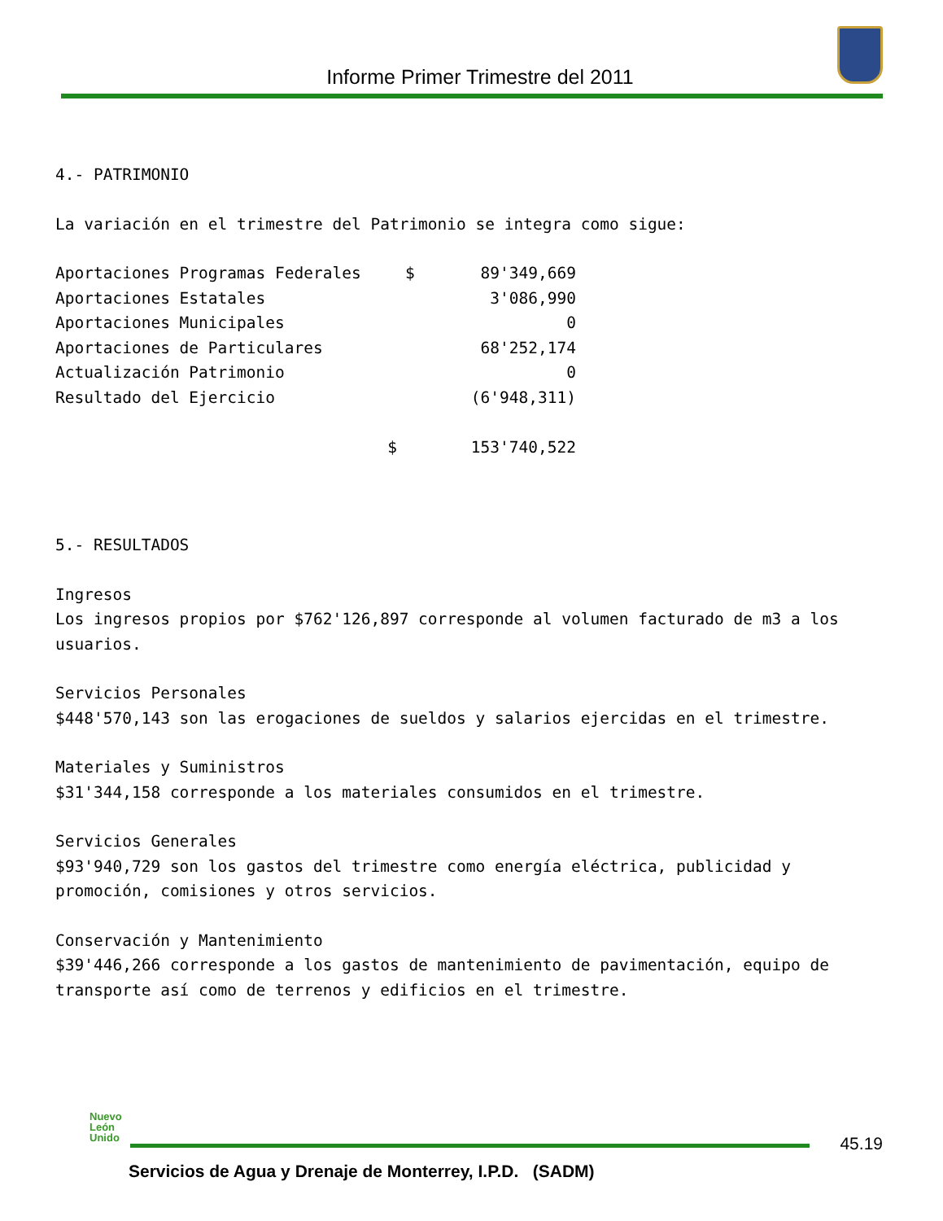Informe Primer Trimestre del 2011
4.- PATRIMONIO
La variación en el trimestre del Patrimonio se integra como sigue:
| Aportaciones Programas Federales | $ | 89'349,669 |
| Aportaciones Estatales | | 3'086,990 |
| Aportaciones Municipales | | 0 |
| Aportaciones de Particulares | | 68'252,174 |
| Actualización Patrimonio | | 0 |
| Resultado del Ejercicio | | (6'948,311) |
| $ | | 153'740,522 |
5.- RESULTADOS
Ingresos
Los ingresos propios por $762'126,897 corresponde al volumen facturado de m3 a los usuarios.
Servicios Personales
$448'570,143 son las erogaciones de sueldos y salarios ejercidas en el trimestre.
Materiales y Suministros
$31'344,158 corresponde a los materiales consumidos en el trimestre.
Servicios Generales
$93'940,729 son los gastos del trimestre como energía eléctrica, publicidad y promoción, comisiones y otros servicios.
Conservación y Mantenimiento
$39'446,266 corresponde a los gastos de mantenimiento de pavimentación, equipo de transporte así como de terrenos y edificios en el trimestre.
Nuevo
León
Unido
45.19
Servicios de Agua y Drenaje de Monterrey, I.P.D. (SADM)